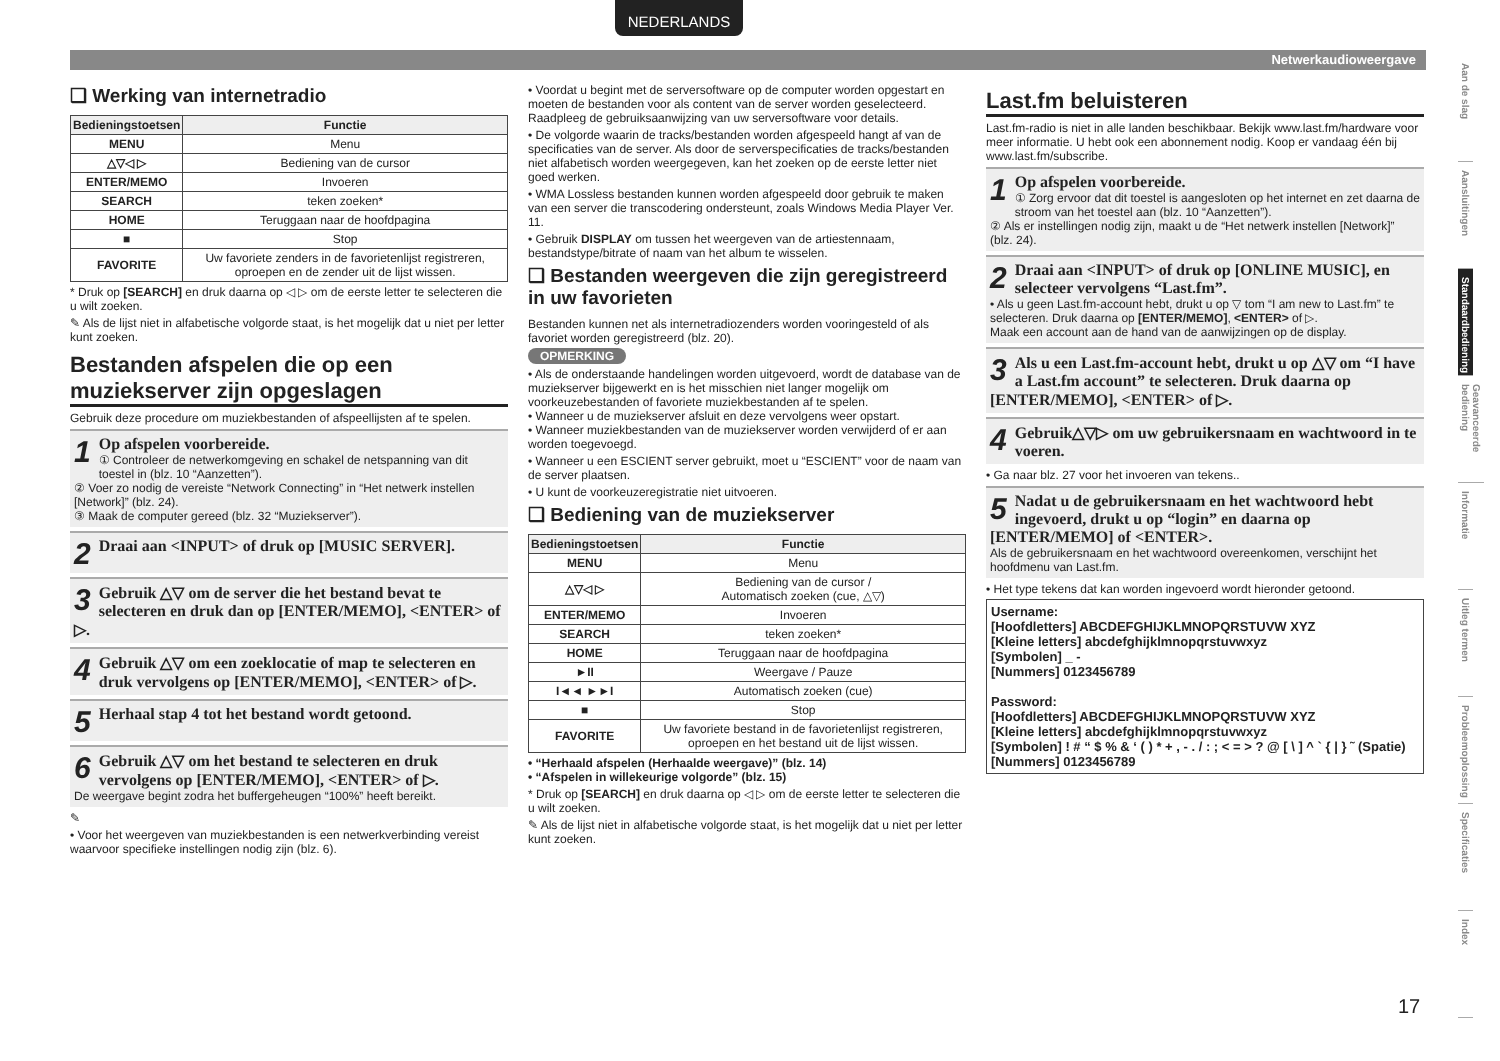NEDERLANDS
Netwerkaudioweergave
❑ Werking van internetradio
| Bedieningstoetsen | Functie |
| --- | --- |
| MENU | Menu |
| △▽◁ ▷ | Bediening van de cursor |
| ENTER/MEMO | Invoeren |
| SEARCH | teken zoeken* |
| HOME | Teruggaan naar de hoofdpagina |
| ■ | Stop |
| FAVORITE | Uw favoriete zenders in de favorietenlijst registreren, oproepen en de zender uit de lijst wissen. |
* Druk op [SEARCH] en druk daarna op ◁ ▷ om de eerste letter te selecteren die u wilt zoeken.
✎ Als de lijst niet in alfabetische volgorde staat, is het mogelijk dat u niet per letter kunt zoeken.
Bestanden afspelen die op een muziekserver zijn opgeslagen
Gebruik deze procedure om muziekbestanden of afspeellijsten af te spelen.
1 Op afspelen voorbereide.
① Controleer de netwerkomgeving en schakel de netspanning van dit toestel in (blz. 10 “Aanzetten”).
② Voer zo nodig de vereiste “Network Connecting” in “Het netwerk instellen [Network]” (blz. 24).
③ Maak de computer gereed (blz. 32 “Muziekserver”).
2 Draai aan <INPUT> of druk op [MUSIC SERVER].
3 Gebruik △▽ om de server die het bestand bevat te selecteren en druk dan op [ENTER/MEMO], <ENTER> of ▷.
4 Gebruik △▽ om een zoeklocatie of map te selecteren en druk vervolgens op [ENTER/MEMO], <ENTER> of ▷.
5 Herhaal stap 4 tot het bestand wordt getoond.
6 Gebruik △▽ om het bestand te selecteren en druk vervolgens op [ENTER/MEMO], <ENTER> of ▷.
De weergave begint zodra het buffergeheugen “100%” heeft bereikt.
✎
• Voor het weergeven van muziekbestanden is een netwerkverbinding vereist waarvoor specifieke instellingen nodig zijn (blz. 6).
• Voordat u begint met de serversoftware op de computer worden opgestart en moeten de bestanden voor als content van de server worden geselecteerd. Raadpleeg de gebruiksaanwijzing van uw serversoftware voor details.
• De volgorde waarin de tracks/bestanden worden afgespeeld hangt af van de specificaties van de server. Als door de serverspecificaties de tracks/bestanden niet alfabetisch worden weergegeven, kan het zoeken op de eerste letter niet goed werken.
• WMA Lossless bestanden kunnen worden afgespeeld door gebruik te maken van een server die transcodering ondersteunt, zoals Windows Media Player Ver. 11.
• Gebruik DISPLAY om tussen het weergeven van de artiestennaam, bestandstype/bitrate of naam van het album te wisselen.
❑ Bestanden weergeven die zijn geregistreerd in uw favorieten
Bestanden kunnen net als internetradiozenders worden vooringesteld of als favoriet worden geregistreerd (blz. 20).
OPMERKING
• Als de onderstaande handelingen worden uitgevoerd, wordt de database van de muziekserver bijgewerkt en is het misschien niet langer mogelijk om voorkeuzebestanden of favoriete muziekbestanden af te spelen.
• Wanneer u de muziekserver afsluit en deze vervolgens weer opstart.
• Wanneer muziekbestanden van de muziekserver worden verwijderd of er aan worden toegevoegd.
• Wanneer u een ESCIENT server gebruikt, moet u “ESCIENT” voor de naam van de server plaatsen.
• U kunt de voorkeuzeregistratie niet uitvoeren.
❑ Bediening van de muziekserver
| Bedieningstoetsen | Functie |
| --- | --- |
| MENU | Menu |
| △▽◁ ▷ | Bediening van de cursor / Automatisch zoeken (cue, △▽) |
| ENTER/MEMO | Invoeren |
| SEARCH | teken zoeken* |
| HOME | Teruggaan naar de hoofdpagina |
| ►II | Weergave / Pauze |
| I◄◄ ►►I | Automatisch zoeken (cue) |
| ■ | Stop |
| FAVORITE | Uw favoriete bestand in de favorietenlijst registreren, oproepen en het bestand uit de lijst wissen. |
• “Herhaald afspelen (Herhaalde weergave)” (blz. 14)
• “Afspelen in willekeurige volgorde” (blz. 15)
* Druk op [SEARCH] en druk daarna op ◁ ▷ om de eerste letter te selecteren die u wilt zoeken.
✎ Als de lijst niet in alfabetische volgorde staat, is het mogelijk dat u niet per letter kunt zoeken.
Last.fm beluisteren
Last.fm-radio is niet in alle landen beschikbaar. Bekijk www.last.fm/hardware voor meer informatie. U hebt ook een abonnement nodig. Koop er vandaag één bij www.last.fm/subscribe.
1 Op afspelen voorbereide.
① Zorg ervoor dat dit toestel is aangesloten op het internet en zet daarna de stroom van het toestel aan (blz. 10 “Aanzetten”).
② Als er instellingen nodig zijn, maakt u de “Het netwerk instellen [Network]” (blz. 24).
2 Draai aan <INPUT> of druk op [ONLINE MUSIC], en selecteer vervolgens “Last.fm”.
• Als u geen Last.fm-account hebt, drukt u op ▽ tom “I am new to Last.fm” te selecteren. Druk daarna op [ENTER/MEMO], <ENTER> of ▷.
Maak een account aan de hand van de aanwijzingen op de display.
3 Als u een Last.fm-account hebt, drukt u op △▽ om “I have a Last.fm account” te selecteren. Druk daarna op [ENTER/MEMO], <ENTER> of ▷.
4 Gebruik△▽▷ om uw gebruikersnaam en wachtwoord in te voeren.
• Ga naar blz. 27 voor het invoeren van tekens..
5 Nadat u de gebruikersnaam en het wachtwoord hebt ingevoerd, drukt u op “login” en daarna op [ENTER/MEMO] of <ENTER>.
Als de gebruikersnaam en het wachtwoord overeenkomen, verschijnt het hoofdmenu van Last.fm.
• Het type tekens dat kan worden ingevoerd wordt hieronder getoond.
Username:
[Hoofdletters] ABCDEFGHIJKLMNOPQRSTUVW XYZ
[Kleine letters] abcdefghijklmnopqrstuvwxyz
[Symbolen] _ -
[Nummers] 0123456789
Password:
[Hoofdletters] ABCDEFGHIJKLMNOPQRSTUVW XYZ
[Kleine letters] abcdefghijklmnopqrstuvwxyz
[Symbolen] ! # “ $ % & ‘ ( ) * + , - . / : ; < = > ? @ [ \ ] ^ ` { | } ˜ (Spatie)
[Nummers] 0123456789
Aan de slag
Aansluitingen
Standaardbediening
Geavanceerde bediening
Informatie
Uitleg termen
Probleemoplossing
Specificaties
Index
17